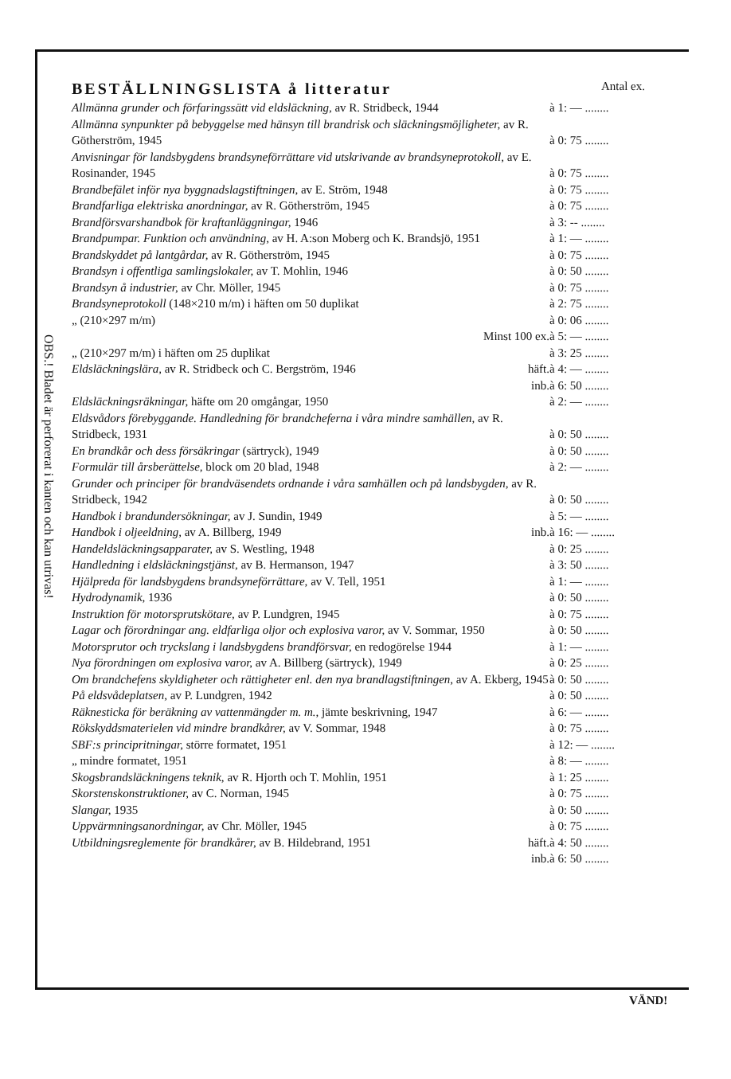OBS.! Bladet är perforerat i kanten och kan utrivas!
BESTÄLLNINGSLISTA å litteratur Antal ex.
| Allmänna grunder och förfaringssätt vid eldsläckning, av R. Stridbeck, 1944 | à 1: — ........ |
| Allmänna synpunkter på bebyggelse med hänsyn till brandrisk och släckningsmöjligheter, av R. Götherström, 1945 | à 0: 75 ........ |
| Anvisningar för landsbygdens brandsyneförrättare vid utskrivande av brandsyneprotokoll, av E. Rosinander, 1945 | à 0: 75 ........ |
| Brandbefälet inför nya byggnadslagstiftningen, av E. Ström, 1948 | à 0: 75 ........ |
| Brandfarliga elektriska anordningar, av R. Götherström, 1945 | à 0: 75 ........ |
| Brandförsvarshandbok för kraftanläggningar, 1946 | à 3: -- ........ |
| Brandpumpar. Funktion och användning, av H. A:son Moberg och K. Brandsjö, 1951 | à 1: — ........ |
| Brandskyddet på lantgårdar, av R. Götherström, 1945 | à 0: 75 ........ |
| Brandsyn i offentliga samlingslokaler, av T. Mohlin, 1946 | à 0: 50 ........ |
| Brandsyn å industrier, av Chr. Möller, 1945 | à 0: 75 ........ |
| Brandsyneprotokoll (148×210 m/m) i häften om 50 duplikat | à 2: 75 ........ |
| „ (210×297 m/m) | à 0: 06 ........ |
| Minst 100 ex. | à 5: — ........ |
| „ (210×297 m/m) i häften om 25 duplikat | à 3: 25 ........ |
| Eldsläckningslära, av R. Stridbeck och C. Bergström, 1946 häft. | à 4: — ........ |
| inb. | à 6: 50 ........ |
| Eldsläckningsräkningar, häfte om 20 omgångar, 1950 | à 2: — ........ |
| Eldsvådors förebyggande. Handledning för brandcheferna i våra mindre samhällen, av R. Stridbeck, 1931 | à 0: 50 ........ |
| En brandkår och dess försäkringar (särtryck), 1949 | à 0: 50 ........ |
| Formulär till årsberättelse, block om 20 blad, 1948 | à 2: — ........ |
| Grunder och principer för brandväsendets ordnande i våra samhällen och på landsbygden, av R. Stridbeck, 1942 | à 0: 50 ........ |
| Handbok i brandundersökningar, av J. Sundin, 1949 | à 5: — ........ |
| Handbok i oljeeldning, av A. Billberg, 1949 inb. | à 16: — ........ |
| Handeldsläckningsapparater, av S. Westling, 1948 | à 0: 25 ........ |
| Handledning i eldsläckningstjänst, av B. Hermanson, 1947 | à 3: 50 ........ |
| Hjälpreda för landsbygdens brandsyneförrättare, av V. Tell, 1951 | à 1: — ........ |
| Hydrodynamik, 1936 | à 0: 50 ........ |
| Instruktion för motorsprutskötare, av P. Lundgren, 1945 | à 0: 75 ........ |
| Lagar och förordningar ang. eldfarliga oljor och explosiva varor, av V. Sommar, 1950 | à 0: 50 ........ |
| Motorsprutor och tryckslang i landsbygdens brandförsvar, en redogörelse 1944 | à 1: — ........ |
| Nya förordningen om explosiva varor, av A. Billberg (särtryck), 1949 | à 0: 25 ........ |
| Om brandchefens skyldigheter och rättigheter enl. den nya brandlagstiftningen, av A. Ekberg, 1945 | à 0: 50 ........ |
| På eldsvådeplatsen, av P. Lundgren, 1942 | à 0: 50 ........ |
| Räknesticka för beräkning av vattenmängder m. m., jämte beskrivning, 1947 | à 6: — ........ |
| Rökskyddsmaterielen vid mindre brandkårer, av V. Sommar, 1948 | à 0: 75 ........ |
| SBF:s principritningar, större formatet, 1951 | à 12: — ........ |
| „ mindre formatet, 1951 | à 8: — ........ |
| Skogsbrandsläckningens teknik, av R. Hjorth och T. Mohlin, 1951 | à 1: 25 ........ |
| Skorstenskonstruktioner, av C. Norman, 1945 | à 0: 75 ........ |
| Slangar, 1935 | à 0: 50 ........ |
| Uppvärmningsanordningar, av Chr. Möller, 1945 | à 0: 75 ........ |
| Utbildningsreglemente för brandkårer, av B. Hildebrand, 1951 häft. | à 4: 50 ........ |
| inb. | à 6: 50 ........ |
VÄND!